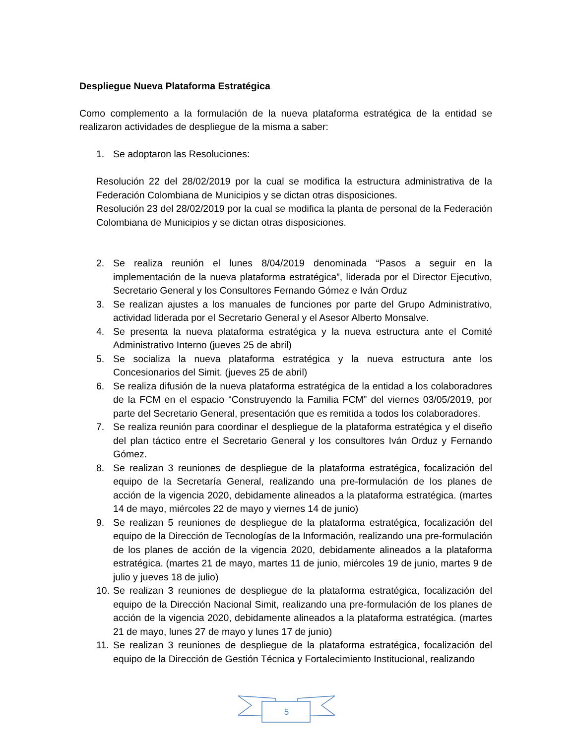Despliegue Nueva Plataforma Estratégica
Como complemento a la formulación de la nueva plataforma estratégica de la entidad se realizaron actividades de despliegue de la misma a saber:
1. Se adoptaron las Resoluciones:
Resolución 22 del 28/02/2019 por la cual se modifica la estructura administrativa de la Federación Colombiana de Municipios y se dictan otras disposiciones.
Resolución 23 del 28/02/2019 por la cual se modifica la planta de personal de la Federación Colombiana de Municipios y se dictan otras disposiciones.
2. Se realiza reunión el lunes 8/04/2019 denominada “Pasos a seguir en la implementación de la nueva plataforma estratégica”, liderada por el Director Ejecutivo, Secretario General y los Consultores Fernando Gómez e Iván Orduz
3. Se realizan ajustes a los manuales de funciones por parte del Grupo Administrativo, actividad liderada por el Secretario General y el Asesor Alberto Monsalve.
4. Se presenta la nueva plataforma estratégica y la nueva estructura ante el Comité Administrativo Interno (jueves 25 de abril)
5. Se socializa la nueva plataforma estratégica y la nueva estructura ante los Concesionarios del Simit. (jueves 25 de abril)
6. Se realiza difusión de la nueva plataforma estratégica de la entidad a los colaboradores de la FCM en el espacio “Construyendo la Familia FCM” del viernes 03/05/2019, por parte del Secretario General, presentación que es remitida a todos los colaboradores.
7. Se realiza reunión para coordinar el despliegue de la plataforma estratégica y el diseño del plan táctico entre el Secretario General y los consultores Iván Orduz y Fernando Gómez.
8. Se realizan 3 reuniones de despliegue de la plataforma estratégica, focalización del equipo de la Secretaría General, realizando una pre-formulación de los planes de acción de la vigencia 2020, debidamente alineados a la plataforma estratégica. (martes 14 de mayo, miércoles 22 de mayo y viernes 14 de junio)
9. Se realizan 5 reuniones de despliegue de la plataforma estratégica, focalización del equipo de la Dirección de Tecnologías de la Información, realizando una pre-formulación de los planes de acción de la vigencia 2020, debidamente alineados a la plataforma estratégica. (martes 21 de mayo, martes 11 de junio, miércoles 19 de junio, martes 9 de julio y jueves 18 de julio)
10. Se realizan 3 reuniones de despliegue de la plataforma estratégica, focalización del equipo de la Dirección Nacional Simit, realizando una pre-formulación de los planes de acción de la vigencia 2020, debidamente alineados a la plataforma estratégica. (martes 21 de mayo, lunes 27 de mayo y lunes 17 de junio)
11. Se realizan 3 reuniones de despliegue de la plataforma estratégica, focalización del equipo de la Dirección de Gestión Técnica y Fortalecimiento Institucional, realizando
5